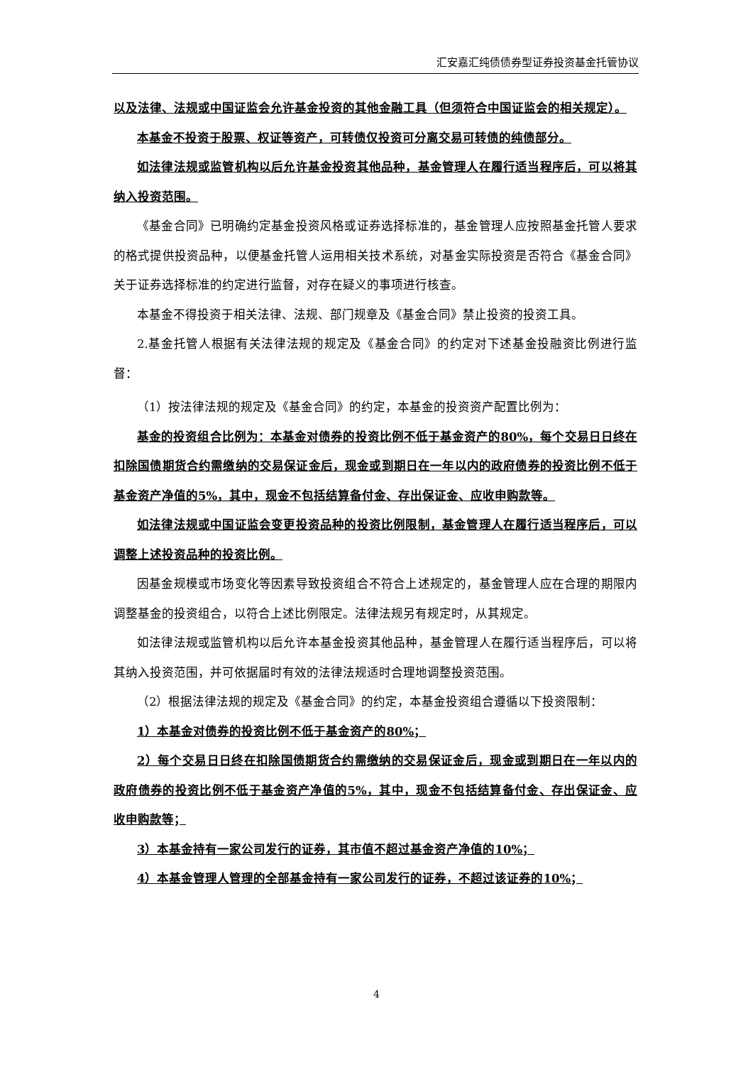汇安嘉汇纯债债券型证券投资基金托管协议
以及法律、法规或中国证监会允许基金投资的其他金融工具（但须符合中国证监会的相关规定）。
本基金不投资于股票、权证等资产，可转债仅投资可分离交易可转债的纯债部分。
如法律法规或监管机构以后允许基金投资其他品种，基金管理人在履行适当程序后，可以将其纳入投资范围。
《基金合同》已明确约定基金投资风格或证券选择标准的，基金管理人应按照基金托管人要求的格式提供投资品种，以便基金托管人运用相关技术系统，对基金实际投资是否符合《基金合同》关于证券选择标准的约定进行监督，对存在疑义的事项进行核查。
本基金不得投资于相关法律、法规、部门规章及《基金合同》禁止投资的投资工具。
2.基金托管人根据有关法律法规的规定及《基金合同》的约定对下述基金投融资比例进行监督：
（1）按法律法规的规定及《基金合同》的约定，本基金的投资资产配置比例为：
基金的投资组合比例为：本基金对债券的投资比例不低于基金资产的80%，每个交易日日终在扣除国债期货合约需缴纳的交易保证金后，现金或到期日在一年以内的政府债券的投资比例不低于基金资产净值的5%，其中，现金不包括结算备付金、存出保证金、应收申购款等。
如法律法规或中国证监会变更投资品种的投资比例限制，基金管理人在履行适当程序后，可以调整上述投资品种的投资比例。
因基金规模或市场变化等因素导致投资组合不符合上述规定的，基金管理人应在合理的期限内调整基金的投资组合，以符合上述比例限定。法律法规另有规定时，从其规定。
如法律法规或监管机构以后允许本基金投资其他品种，基金管理人在履行适当程序后，可以将其纳入投资范围，并可依据届时有效的法律法规适时合理地调整投资范围。
（2）根据法律法规的规定及《基金合同》的约定，本基金投资组合遵循以下投资限制：
1）本基金对债券的投资比例不低于基金资产的80%；
2）每个交易日日终在扣除国债期货合约需缴纳的交易保证金后，现金或到期日在一年以内的政府债券的投资比例不低于基金资产净值的5%，其中，现金不包括结算备付金、存出保证金、应收申购款等；
3）本基金持有一家公司发行的证券，其市值不超过基金资产净值的10%；
4）本基金管理人管理的全部基金持有一家公司发行的证券，不超过该证券的10%；
4